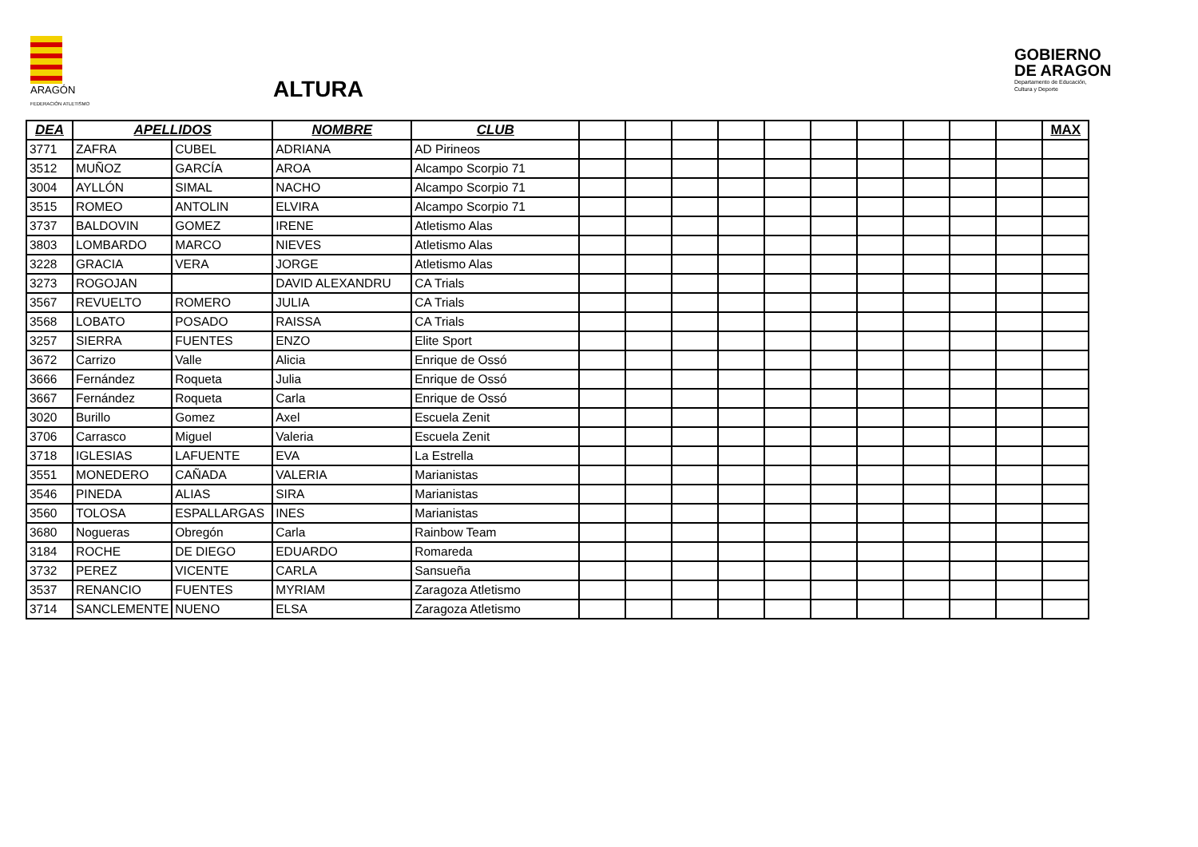ARAGÓN
FEDERACIÓN ATLETISMO
ALTURA
GOBIERNO
DE ARAGON
Departamento de Educación,
Cultura y Deporte
| DEA | APELLIDOS | | NOMBRE | CLUB | | | | | | | | | | | MAX |
| --- | --- | --- | --- | --- | --- | --- | --- | --- | --- | --- | --- | --- | --- | --- | --- |
| 3771 | ZAFRA | CUBEL | ADRIANA | AD Pirineos | | | | | | | | | | | |
| 3512 | MUÑOZ | GARCÍA | AROA | Alcampo Scorpio 71 | | | | | | | | | | | |
| 3004 | AYLLÓN | SIMAL | NACHO | Alcampo Scorpio 71 | | | | | | | | | | | |
| 3515 | ROMEO | ANTOLIN | ELVIRA | Alcampo Scorpio 71 | | | | | | | | | | | |
| 3737 | BALDOVIN | GOMEZ | IRENE | Atletismo Alas | | | | | | | | | | | |
| 3803 | LOMBARDO | MARCO | NIEVES | Atletismo Alas | | | | | | | | | | | |
| 3228 | GRACIA | VERA | JORGE | Atletismo Alas | | | | | | | | | | | |
| 3273 | ROGOJAN | | DAVID ALEXANDRU | CA Trials | | | | | | | | | | | |
| 3567 | REVUELTO | ROMERO | JULIA | CA Trials | | | | | | | | | | | |
| 3568 | LOBATO | POSADO | RAISSA | CA Trials | | | | | | | | | | | |
| 3257 | SIERRA | FUENTES | ENZO | Elite Sport | | | | | | | | | | | |
| 3672 | Carrizo | Valle | Alicia | Enrique de Ossó | | | | | | | | | | | |
| 3666 | Fernández | Roqueta | Julia | Enrique de Ossó | | | | | | | | | | | |
| 3667 | Fernández | Roqueta | Carla | Enrique de Ossó | | | | | | | | | | | |
| 3020 | Burillo | Gomez | Axel | Escuela Zenit | | | | | | | | | | | |
| 3706 | Carrasco | Miguel | Valeria | Escuela Zenit | | | | | | | | | | | |
| 3718 | IGLESIAS | LAFUENTE | EVA | La Estrella | | | | | | | | | | | |
| 3551 | MONEDERO | CAÑADA | VALERIA | Marianistas | | | | | | | | | | | |
| 3546 | PINEDA | ALIAS | SIRA | Marianistas | | | | | | | | | | | |
| 3560 | TOLOSA | ESPALLARGAS | INES | Marianistas | | | | | | | | | | | |
| 3680 | Nogueras | Obregón | Carla | Rainbow Team | | | | | | | | | | | |
| 3184 | ROCHE | DE DIEGO | EDUARDO | Romareda | | | | | | | | | | | |
| 3732 | PEREZ | VICENTE | CARLA | Sansueña | | | | | | | | | | | |
| 3537 | RENANCIO | FUENTES | MYRIAM | Zaragoza Atletismo | | | | | | | | | | | |
| 3714 | SANCLEMENTE | NUENO | ELSA | Zaragoza Atletismo | | | | | | | | | | | |